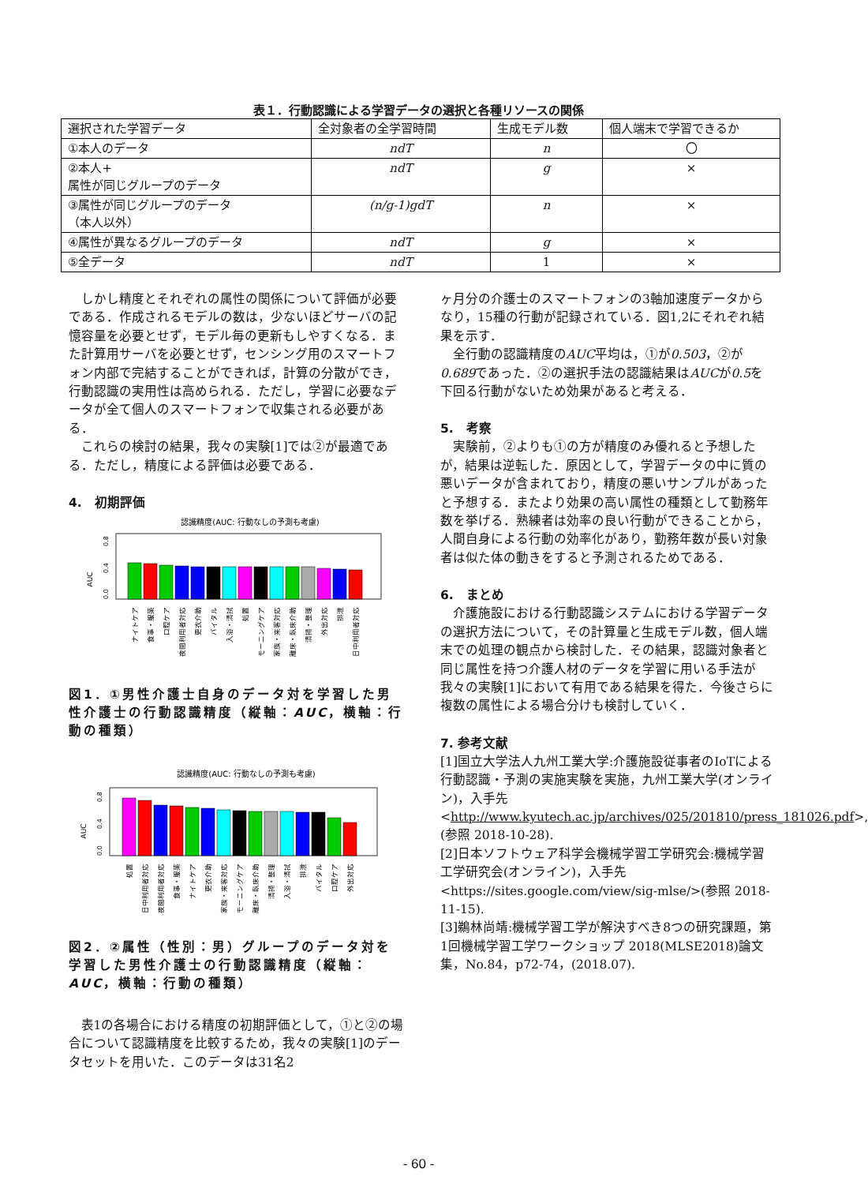表１．行動認識による学習データの選択と各種リソースの関係
| 選択された学習データ | 全対象者の全学習時間 | 生成モデル数 | 個人端末で学習できるか |
| --- | --- | --- | --- |
| ①本人のデータ | ndT | n | 〇 |
| ②本人+ 属性が同じグループのデータ | ndT | g | × |
| ③属性が同じグループのデータ （本人以外） | (n/g-1)gdT | n | × |
| ④属性が異なるグループのデータ | ndT | g | × |
| ⑤全データ | ndT | 1 | × |
しかし精度とそれぞれの属性の関係について評価が必要である．作成されるモデルの数は，少ないほどサーバの記憶容量を必要とせず，モデル毎の更新もしやすくなる．また計算用サーバを必要とせず，センシング用のスマートフォン内部で完結することができれば，計算の分散ができ，行動認識の実用性は高められる．ただし，学習に必要なデータが全て個人のスマートフォンで収集される必要がある．
これらの検討の結果，我々の実験[1]では②が最適である．ただし，精度による評価は必要である．
4.　初期評価
認識精度(AUC: 行動なしの予測も考慮)
AUC
0.0
0.4
0.8
ナイトケア
食事・服薬
口腔ケア
夜間利用者対応
更衣介助
バイタル
入浴・清拭
処置
モーニングケア
家族・来客対応
離床・臥床介助
清掃・整理
外出対応
排泄
日中利用者対応
図1．①男性介護士自身のデータ対を学習した男性介護士の行動認識精度（縦軸：AUC，横軸：行動の種類）
認識精度(AUC: 行動なしの予測も考慮)
AUC
0.0
0.4
0.8
処置
日中利用者対応
夜間利用者対応
食事・服薬
ナイトケア
更衣介助
家族・来客対応
モーニングケア
離床・臥床介助
清掃・整理
入浴・清拭
排泄
バイタル
口腔ケア
外出対応
図2．②属性（性別：男）グループのデータ対を学習した男性介護士の行動認識精度（縦軸：AUC，横軸：行動の種類）
表1の各場合における精度の初期評価として，①と②の場合について認識精度を比較するため，我々の実験[1]のデータセットを用いた．このデータは31名2
ヶ月分の介護士のスマートフォンの3軸加速度データからなり，15種の行動が記録されている．図1,2にそれぞれ結果を示す．
全行動の認識精度のAUC平均は，①が0.503，②が0.689であった．②の選択手法の認識結果はAUCが0.5を下回る行動がないため効果があると考える．
5.　考察
実験前，②よりも①の方が精度のみ優れると予想したが，結果は逆転した．原因として，学習データの中に質の悪いデータが含まれており，精度の悪いサンプルがあったと予想する．またより効果の高い属性の種類として勤務年数を挙げる．熟練者は効率の良い行動ができることから，人間自身による行動の効率化があり，勤務年数が長い対象者は似た体の動きをすると予測されるためである．
6.　まとめ
介護施設における行動認識システムにおける学習データの選択方法について，その計算量と生成モデル数，個人端末での処理の観点から検討した．その結果，認識対象者と同じ属性を持つ介護人材のデータを学習に用いる手法が我々の実験[1]において有用である結果を得た．今後さらに複数の属性による場合分けも検討していく．
7. 参考文献
[1]国立大学法人九州工業大学:介護施設従事者のIoTによる行動認識・予測の実施実験を実施，九州工業大学(オンライン)，入手先
<http://www.kyutech.ac.jp/archives/025/201810/press_181026.pdf>, (参照 2018-10-28).
[2]日本ソフトウェア科学会機械学習工学研究会:機械学習工学研究会(オンライン)，入手先
<https://sites.google.com/view/sig-mlse/>(参照 2018-11-15).
[3]鵜林尚靖:機械学習工学が解決すべき8つの研究課題，第1回機械学習工学ワークショップ 2018(MLSE2018)論文集，No.84，p72-74，(2018.07).
- 60 -